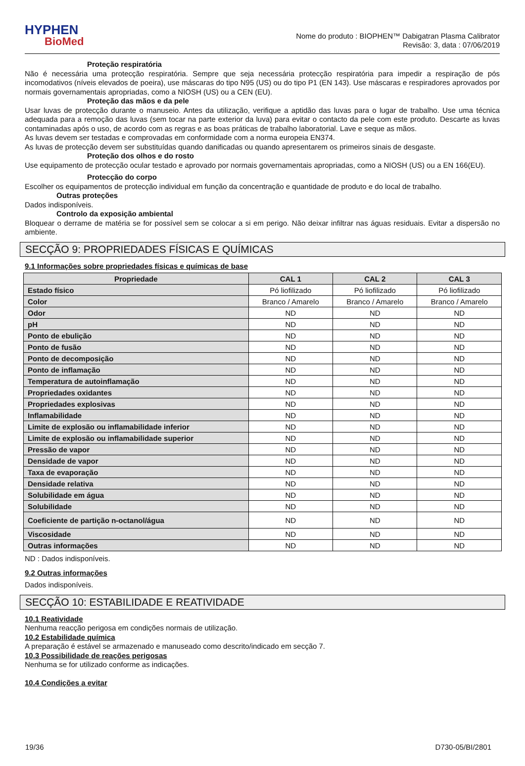HYPHEN
BioMed
Nome do produto : BIOPHEN™ Dabigatran Plasma Calibrator
Revisão: 3, data : 07/06/2019
Proteção respiratória
Não é necessária uma protecção respiratória. Sempre que seja necessária protecção respiratória para impedir a respiração de pós incomodativos (níveis elevados de poeira), use máscaras do tipo N95 (US) ou do tipo P1 (EN 143). Use máscaras e respiradores aprovados por normais governamentais apropriadas, como a NIOSH (US) ou a CEN (EU).
Proteção das mãos e da pele
Usar luvas de protecção durante o manuseio. Antes da utilização, verifique a aptidão das luvas para o lugar de trabalho. Use uma técnica adequada para a remoção das luvas (sem tocar na parte exterior da luva) para evitar o contacto da pele com este produto. Descarte as luvas contaminadas após o uso, de acordo com as regras e as boas práticas de trabalho laboratorial. Lave e seque as mãos.
As luvas devem ser testadas e comprovadas em conformidade com a norma europeia EN374.
As luvas de protecção devem ser substituídas quando danificadas ou quando apresentarem os primeiros sinais de desgaste.
Proteção dos olhos e do rosto
Use equipamento de protecção ocular testado e aprovado por normais governamentais apropriadas, como a NIOSH (US) ou a EN 166(EU).
Protecção do corpo
Escolher os equipamentos de protecção individual em função da concentração e quantidade de produto e do local de trabalho.
Outras proteções
Dados indisponíveis.
Controlo da exposição ambiental
Bloquear o derrame de matéria se for possível sem se colocar a si em perigo. Não deixar infiltrar nas águas residuais. Evitar a dispersão no ambiente.
SECÇÃO 9: PROPRIEDADES FÍSICAS E QUÍMICAS
9.1 Informações sobre propriedades físicas e químicas de base
| Propriedade | CAL 1 | CAL 2 | CAL 3 |
| --- | --- | --- | --- |
| Estado físico | Pó liofilizado | Pó liofilizado | Pó liofilizado |
| Color | Branco / Amarelo | Branco / Amarelo | Branco / Amarelo |
| Odor | ND | ND | ND |
| pH | ND | ND | ND |
| Ponto de ebulição | ND | ND | ND |
| Ponto de fusão | ND | ND | ND |
| Ponto de decomposição | ND | ND | ND |
| Ponto de inflamação | ND | ND | ND |
| Temperatura de autoinflamação | ND | ND | ND |
| Propriedades oxidantes | ND | ND | ND |
| Propriedades explosivas | ND | ND | ND |
| Inflamabilidade | ND | ND | ND |
| Limite de explosão ou inflamabilidade inferior | ND | ND | ND |
| Limite de explosão ou inflamabilidade superior | ND | ND | ND |
| Pressão de vapor | ND | ND | ND |
| Densidade de vapor | ND | ND | ND |
| Taxa de evaporação | ND | ND | ND |
| Densidade relativa | ND | ND | ND |
| Solubilidade em água | ND | ND | ND |
| Solubilidade | ND | ND | ND |
| Coeficiente de partição n-octanol/água | ND | ND | ND |
| Viscosidade | ND | ND | ND |
| Outras informações | ND | ND | ND |
ND : Dados indisponíveis.
9.2 Outras informações
Dados indisponíveis.
SECÇÃO 10: ESTABILIDADE E REATIVIDADE
10.1 Reatividade
Nenhuma reacção perigosa em condições normais de utilização.
10.2 Estabilidade química
A preparação é estável se armazenado e manuseado como descrito/indicado em secção 7.
10.3 Possibilidade de reações perigosas
Nenhuma se for utilizado conforme as indicações.
10.4 Condições a evitar
19/36 D730-05/BI/2801